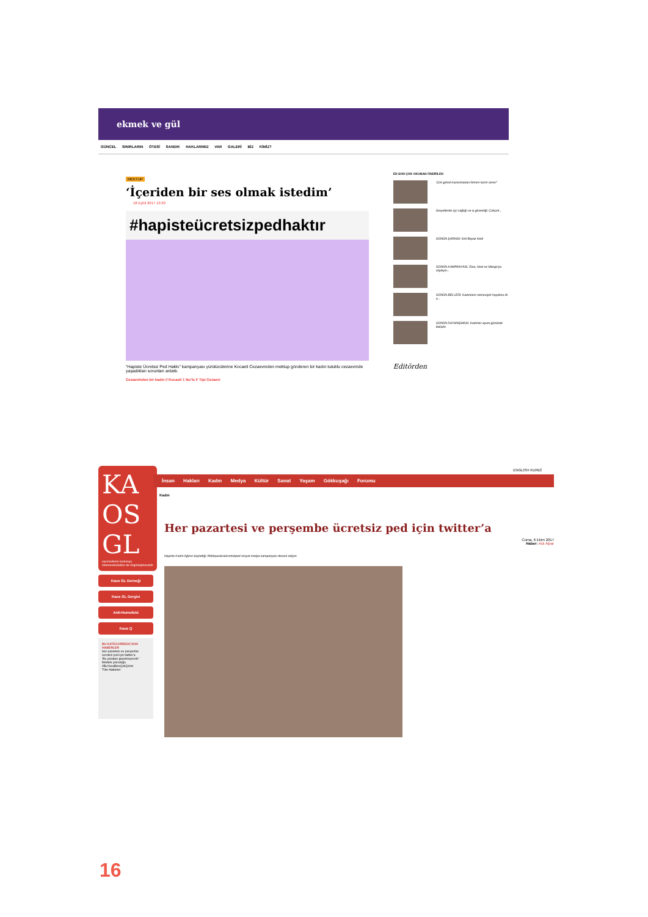ekmek ve gül
GÜNCEL SINIRLARIN ÖTESİ SANDIK HAKLARIMIZ VAR GALERİ BİZ KİMİZ?
MEKTUP
‘İçeriden bir ses olmak istedim’
18 Eylül 2017 13:29
#hapisteücretsizpedhaktır
“Hapiste Ücretsiz Ped Hakkı” kampanyası yürütücülerine Kocaeli Cezaevinden mektup gönderen bir kadın tutuklu cezaevinde yaşadıkları sorunları anlattı.
Cezaevinden bir kadın // Kocaeli 1 No’lu F Tipi Cezaevi
EN SON ÇOK OKUNAN ÖNERİLEN
‘Çok günah kazanmadan ölmem lazım anne!’
Sovyetlerde işçi sağlığı ve iş güvenliği: Çalışırk...
GÜNÜN ŞARKISI: Kirli Beyaz Kedi
GÜNÜN KAMPANYASI: Zara, Next ve Mango’ya söyleyin...
GÜNÜN BELLEĞİ: Kadınların memuriyet hayatına ilk a...
GÜNÜN DAYANIŞMASI: Kadınlar aşure gününde buluştu
Editörden
KA
OS
GL
eşcinsellerin kurtuluşu heteroseksüelleri de özgürleştirecektir
Kaos GL Derneği
Kaos GL Dergisi
Anti-Homofobi
Kaos Q
BU KATEGORİDEKİ SON HABERLER
Her pazartesi ve perşembe ücretsiz ped için twitter’a
‘Bu yasaları geçirmeyecek!’
Medeni yolculuğu #BuYasaBizeÇokÇirkin
Tüm Haberler
ENGLISH KURDÎ
İnsan Hakları Kadın Medya Kültür Sanat Yaşam Gökkuşağı Forumu
Kadın
Her pazartesi ve perşembe ücretsiz ped için twitter’a
Cuma, 6 Ekim 2017
Haber: Aslı Alpar
Hapiste Kadın Ağının başlattığı #Mahpuslaraücretsizped sosyal medya kampanyası devam ediyor.
16